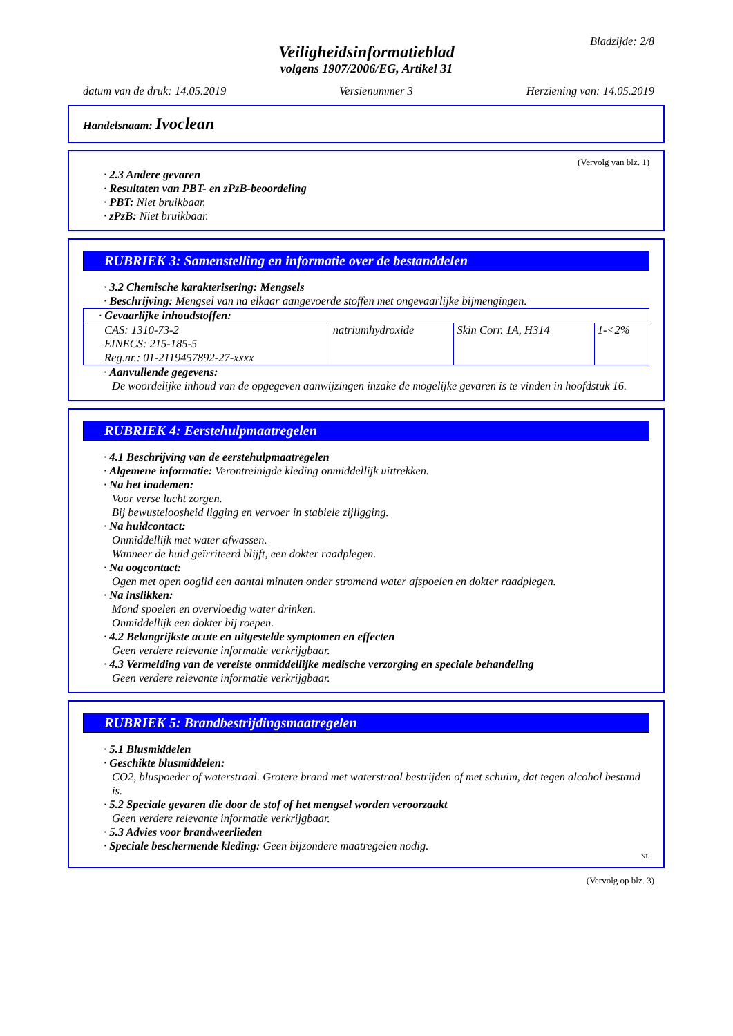Bladzijde: 2/8
Veiligheidsinformatieblad
volgens 1907/2006/EG, Artikel 31
datum van de druk: 14.05.2019 Versienummer 3 Herziening van: 14.05.2019
Handelsnaam: Ivoclean
(Vervolg van blz. 1)
· 2.3 Andere gevaren
· Resultaten van PBT- en zPzB-beoordeling
· PBT: Niet bruikbaar.
· zPzB: Niet bruikbaar.
RUBRIEK 3: Samenstelling en informatie over de bestanddelen
· 3.2 Chemische karakterisering: Mengsels
· Beschrijving: Mengsel van na elkaar aangevoerde stoffen met ongevaarlijke bijmengingen.
| · Gevaarlijke inhoudstoffen: | | | |
| CAS: 1310-73-2 EINECS: 215-185-5 Reg.nr.: 01-2119457892-27-xxxx | natriumhydroxide | Skin Corr. 1A, H314 | 1-<2% |
· Aanvullende gegevens:
De woordelijke inhoud van de opgegeven aanwijzingen inzake de mogelijke gevaren is te vinden in hoofdstuk 16.
RUBRIEK 4: Eerstehulpmaatregelen
· 4.1 Beschrijving van de eerstehulpmaatregelen
· Algemene informatie: Verontreinigde kleding onmiddellijk uittrekken.
· Na het inademen:
Voor verse lucht zorgen.
Bij bewusteloosheid ligging en vervoer in stabiele zijligging.
· Na huidcontact:
Onmiddellijk met water afwassen.
Wanneer de huid geïrriteerd blijft, een dokter raadplegen.
· Na oogcontact:
Ogen met open ooglid een aantal minuten onder stromend water afspoelen en dokter raadplegen.
· Na inslikken:
Mond spoelen en overvloedig water drinken.
Onmiddellijk een dokter bij roepen.
· 4.2 Belangrijkste acute en uitgestelde symptomen en effecten
Geen verdere relevante informatie verkrijgbaar.
· 4.3 Vermelding van de vereiste onmiddellijke medische verzorging en speciale behandeling
Geen verdere relevante informatie verkrijgbaar.
RUBRIEK 5: Brandbestrijdingsmaatregelen
· 5.1 Blusmiddelen
· Geschikte blusmiddelen:
CO2, bluspoeder of waterstraal. Grotere brand met waterstraal bestrijden of met schuim, dat tegen alcohol bestand is.
· 5.2 Speciale gevaren die door de stof of het mengsel worden veroorzaakt
Geen verdere relevante informatie verkrijgbaar.
· 5.3 Advies voor brandweerlieden
· Speciale beschermende kleding: Geen bijzondere maatregelen nodig.
NL
(Vervolg op blz. 3)